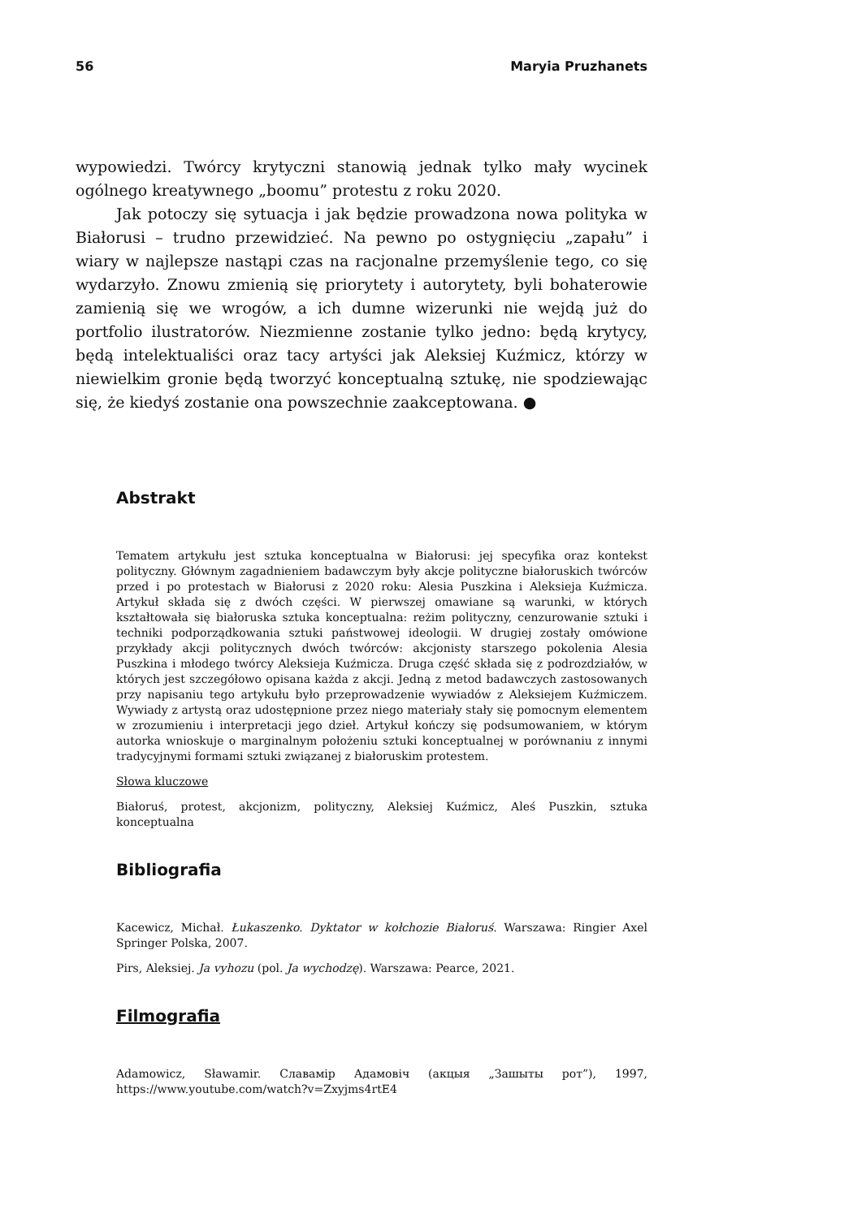56 Maryia Pruzhanets
wypowiedzi. Twórcy krytyczni stanowią jednak tylko mały wycinek ogólnego kreatywnego „boomu” protestu z roku 2020.
Jak potoczy się sytuacja i jak będzie prowadzona nowa polityka w Białorusi – trudno przewidzieć. Na pewno po ostygnięciu „zapału” i wiary w najlepsze nastąpi czas na racjonalne przemyślenie tego, co się wydarzyło. Znowu zmienią się priorytety i autorytety, byli bohaterowie zamienią się we wrogów, a ich dumne wizerunki nie wejdą już do portfolio ilustratorów. Niezmienne zostanie tylko jedno: będą krytycy, będą intelektualiści oraz tacy artyści jak Aleksiej Kuźmicz, którzy w niewielkim gronie będą tworzyć konceptualną sztukę, nie spodziewając się, że kiedyś zostanie ona powszechnie zaakceptowana. ●
Abstrakt
Tematem artykułu jest sztuka konceptualna w Białorusi: jej specyfika oraz kontekst polityczny. Głównym zagadnieniem badawczym były akcje polityczne białoruskich twórców przed i po protestach w Białorusi z 2020 roku: Alesia Puszkina i Aleksieja Kuźmicza. Artykuł składa się z dwóch części. W pierwszej omawiane są warunki, w których kształtowała się białoruska sztuka konceptualna: reżim polityczny, cenzurowanie sztuki i techniki podporządkowania sztuki państwowej ideologii. W drugiej zostały omówione przykłady akcji politycznych dwóch twórców: akcjonisty starszego pokolenia Alesia Puszkina i młodego twórcy Aleksieja Kuźmicza. Druga część składa się z podrozdziałów, w których jest szczegółowo opisana każda z akcji. Jedną z metod badawczych zastosowanych przy napisaniu tego artykułu było przeprowadzenie wywiadów z Aleksiejem Kuźmiczem. Wywiady z artystą oraz udostępnione przez niego materiały stały się pomocnym elementem w zrozumieniu i interpretacji jego dzieł. Artykuł kończy się podsumowaniem, w którym autorka wnioskuje o marginalnym położeniu sztuki konceptualnej w porównaniu z innymi tradycyjnymi formami sztuki związanej z białoruskim protestem.
Słowa kluczowe
Białoruś, protest, akcjonizm, polityczny, Aleksiej Kuźmicz, Aleś Puszkin, sztuka konceptualna
Bibliografia
Kacewicz, Michał. Łukaszenko. Dyktator w kołchozie Białoruś. Warszawa: Ringier Axel Springer Polska, 2007.
Pirs, Aleksiej. Ja vyhozu (pol. Ja wychodzę). Warszawa: Pearce, 2021.
Filmografia
Adamowicz, Sławamir. Славамір Адамовіч (акцыя „Зашыты рот”), 1997, https://www.youtube.com/watch?v=Zxyjms4rtE4